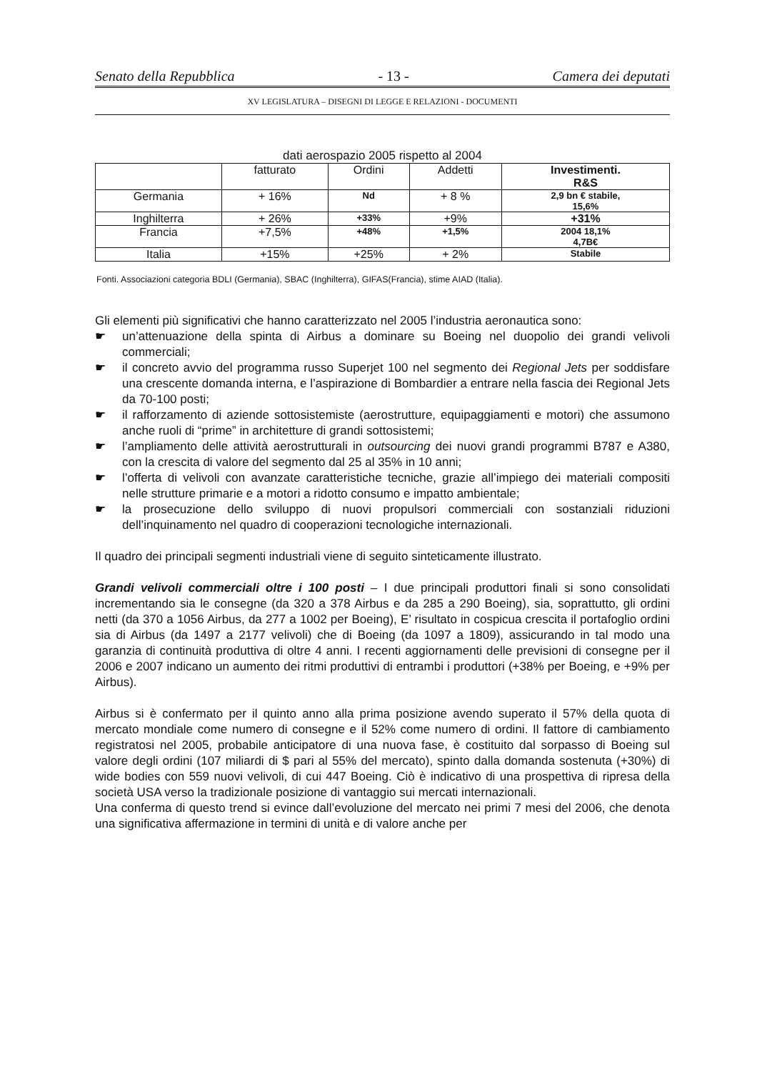Senato della Repubblica - 13 - Camera dei deputati
XV LEGISLATURA – DISEGNI DI LEGGE E RELAZIONI - DOCUMENTI
dati aerospazio 2005 rispetto al 2004
| | fatturato | Ordini | Addetti | Investimenti. R&S |
| --- | --- | --- | --- | --- |
| Germania | + 16% | Nd | + 8 % | 2,9 bn € stabile, 15,6% |
| Inghilterra | + 26% | +33% | +9% | +31% |
| Francia | +7,5% | +48% | +1,5% | 2004 18,1% 4,7B€ |
| Italia | +15% | +25% | + 2% | Stabile |
Fonti. Associazioni categoria BDLI (Germania), SBAC (Inghilterra), GIFAS(Francia), stime AIAD (Italia).
Gli elementi più significativi che hanno caratterizzato nel 2005 l’industria aeronautica sono:
☛ un’attenuazione della spinta di Airbus a dominare su Boeing nel duopolio dei grandi velivoli commerciali;
☛ il concreto avvio del programma russo Superjet 100 nel segmento dei Regional Jets per soddisfare una crescente domanda interna, e l’aspirazione di Bombardier a entrare nella fascia dei Regional Jets da 70-100 posti;
☛ il rafforzamento di aziende sottosistemiste (aerostrutture, equipaggiamenti e motori) che assumono anche ruoli di “prime” in architetture di grandi sottosistemi;
☛ l’ampliamento delle attività aerostrutturali in outsourcing dei nuovi grandi programmi B787 e A380, con la crescita di valore del segmento dal 25 al 35% in 10 anni;
☛ l’offerta di velivoli con avanzate caratteristiche tecniche, grazie all’impiego dei materiali compositi nelle strutture primarie e a motori a ridotto consumo e impatto ambientale;
☛ la prosecuzione dello sviluppo di nuovi propulsori commerciali con sostanziali riduzioni dell’inquinamento nel quadro di cooperazioni tecnologiche internazionali.
Il quadro dei principali segmenti industriali viene di seguito sinteticamente illustrato.
Grandi velivoli commerciali oltre i 100 posti – I due principali produttori finali si sono consolidati incrementando sia le consegne (da 320 a 378 Airbus e da 285 a 290 Boeing), sia, soprattutto, gli ordini netti (da 370 a 1056 Airbus, da 277 a 1002 per Boeing), E’ risultato in cospicua crescita il portafoglio ordini sia di Airbus (da 1497 a 2177 velivoli) che di Boeing (da 1097 a 1809), assicurando in tal modo una garanzia di continuità produttiva di oltre 4 anni. I recenti aggiornamenti delle previsioni di consegne per il 2006 e 2007 indicano un aumento dei ritmi produttivi di entrambi i produttori (+38% per Boeing, e +9% per Airbus).
Airbus si è confermato per il quinto anno alla prima posizione avendo superato il 57% della quota di mercato mondiale come numero di consegne e il 52% come numero di ordini. Il fattore di cambiamento registratosi nel 2005, probabile anticipatore di una nuova fase, è costituito dal sorpasso di Boeing sul valore degli ordini (107 miliardi di $ pari al 55% del mercato), spinto dalla domanda sostenuta (+30%) di wide bodies con 559 nuovi velivoli, di cui 447 Boeing. Ciò è indicativo di una prospettiva di ripresa della società USA verso la tradizionale posizione di vantaggio sui mercati internazionali.
Una conferma di questo trend si evince dall’evoluzione del mercato nei primi 7 mesi del 2006, che denota una significativa affermazione in termini di unità e di valore anche per